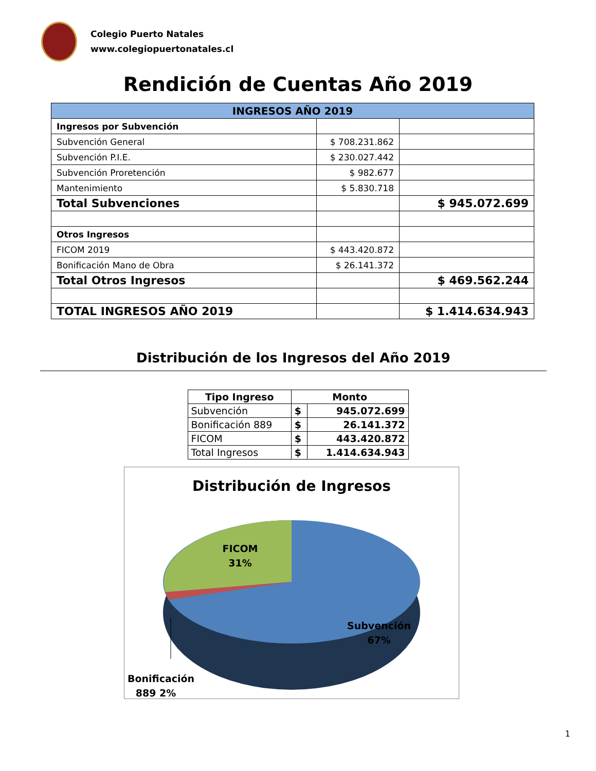Colegio Puerto Natales
www.colegiopuertonatales.cl
Rendición de Cuentas Año 2019
| INGRESOS AÑO 2019 | | |
| --- | --- | --- |
| Ingresos por Subvención | | |
| Subvención General | $ 708.231.862 | |
| Subvención P.I.E. | $ 230.027.442 | |
| Subvención Proretención | $ 982.677 | |
| Mantenimiento | $ 5.830.718 | |
| Total Subvenciones | | $ 945.072.699 |
| Otros Ingresos | | |
| FICOM 2019 | $ 443.420.872 | |
| Bonificación Mano de Obra | $ 26.141.372 | |
| Total Otros Ingresos | | $ 469.562.244 |
| TOTAL INGRESOS AÑO 2019 | | $ 1.414.634.943 |
Distribución de los Ingresos del Año 2019
| Tipo Ingreso | Monto | |
| --- | --- | --- |
| Subvención | $ | 945.072.699 |
| Bonificación 889 | $ | 26.141.372 |
| FICOM | $ | 443.420.872 |
| Total Ingresos | $ | 1.414.634.943 |
Distribución de Ingresos
FICOM
31%
Subvención
67%
Bonificación 889 2%
1